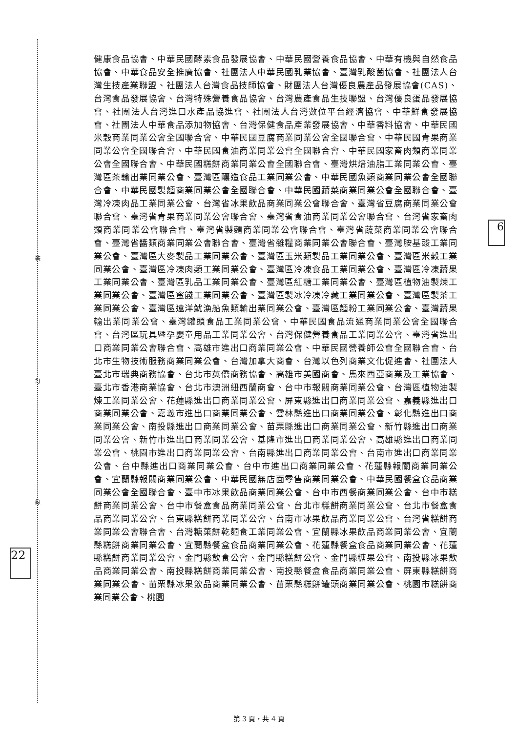裝
訂
線
22
6
健康食品協會、中華民國酵素食品發展協會、中華民國營養食品協會、中華有機與自然食品協會、中華食品安全推廣協會、社團法人中華民國乳業協會、臺灣乳酸菌協會、社團法人台灣生技產業聯盟、社團法人台灣食品技師協會、財團法人台灣優良農產品發展協會(CAS)、台灣食品發展協會、台灣特殊營養食品協會、台灣農產食品生技聯盟、台灣優良蛋品發展協會、社團法人台灣進口水產品協進會、社團法人台灣數位平台經濟協會、中華鮮食發展協會、社團法人中華食品添加物協會、台灣保健食品產業發展協會、中華香料協會、中華民國米穀商業同業公會全國聯合會、中華民國豆腐商業同業公會全國聯合會、中華民國青果商業同業公會全國聯合會、中華民國食油商業同業公會全國聯合會、中華民國家畜肉類商業同業公會全國聯合會、中華民國糕餅商業同業公會全國聯合會、臺灣烘焙油脂工業同業公會、臺灣區茶輸出業同業公會、臺灣區釀造食品工業同業公會、中華民國魚類商業同業公會全國聯合會、中華民國製麵商業同業公會全國聯合會、中華民國蔬菜商業同業公會全國聯合會、臺灣冷凍肉品工業同業公會、台灣省冰果飲品商業同業公會聯合會、臺灣省豆腐商業同業公會聯合會、臺灣省青果商業同業公會聯合會、臺灣省食油商業同業公會聯合會、台灣省家畜肉類商業同業公會聯合會、臺灣省製麵商業同業公會聯合會、臺灣省蔬菜商業同業公會聯合會、臺灣省醬類商業同業公會聯合會、臺灣省雜糧商業同業公會聯合會、臺灣胺基酸工業同業公會、臺灣區大麥製品工業同業公會、臺灣區玉米類製品工業同業公會、臺灣區米穀工業同業公會、臺灣區冷凍肉類工業同業公會、臺灣區冷凍食品工業同業公會、臺灣區冷凍蔬果工業同業公會、臺灣區乳品工業同業公會、臺灣區紅糖工業同業公會、臺灣區植物油製煉工業同業公會、臺灣區蜜餞工業同業公會、臺灣區製冰冷凍冷藏工業同業公會、臺灣區製茶工業同業公會、臺灣區遠洋魷漁船魚類輸出業同業公會、臺灣區麵粉工業同業公會、臺灣蔬果輸出業同業公會、臺灣罐頭食品工業同業公會、中華民國食品流通商業同業公會全國聯合會、台灣區玩具暨孕嬰童用品工業同業公會、台灣保健營養食品工業同業公會、臺灣省進出口商業同業公會聯合會、高雄市進出口商業同業公會、中華民國營養師公會全國聯合會、台北市生物技術服務商業同業公會、台灣加拿大商會、台灣以色列商業文化促進會、社團法人臺北市瑞典商務協會、台北市英僑商務協會、高雄市美國商會、馬來西亞商業及工業協會、臺北市香港商業協會、台北市澳洲紐西蘭商會、台中市報關商業同業公會、台灣區植物油製煉工業同業公會、花蓮縣進出口商業同業公會、屏東縣進出口商業同業公會、嘉義縣進出口商業同業公會、嘉義市進出口商業同業公會、雲林縣進出口商業同業公會、彰化縣進出口商業同業公會、南投縣進出口商業同業公會、苗栗縣進出口商業同業公會、新竹縣進出口商業同業公會、新竹市進出口商業同業公會、基隆市進出口商業同業公會、高雄縣進出口商業同業公會、桃園市進出口商業同業公會、台南縣進出口商業同業公會、台南市進出口商業同業公會、台中縣進出口商業同業公會、台中市進出口商業同業公會、花蓮縣報關商業同業公會、宜蘭縣報關商業同業公會、中華民國無店面零售商業同業公會、中華民國餐盒食品商業同業公會全國聯合會、臺中市冰果飲品商業同業公會、台中市西餐商業同業公會、台中市糕餅商業同業公會、台中市餐盒食品商業同業公會、台北市糕餅商業同業公會、台北市餐盒食品商業同業公會、台東縣糕餅商業同業公會、台南市冰果飲品商業同業公會、台灣省糕餅商業同業公會聯合會、台灣糖菓餅乾麵食工業同業公會、宜蘭縣冰果飲品商業同業公會、宜蘭縣糕餅商業同業公會、宜蘭縣餐盒食品商業同業公會、花蓮縣餐盒食品商業同業公會、花蓮縣糕餅商業同業公會、金門縣飲食公會、金門縣糕餅公會、金門縣糖果公會、南投縣冰果飲品商業同業公會、南投縣糕餅商業同業公會、南投縣餐盒食品商業同業公會、屏東縣糕餅商業同業公會、苗栗縣冰果飲品商業同業公會、苗栗縣糕餅罐頭商業同業公會、桃園市糕餅商業同業公會、桃園
第 3 頁，共 4 頁